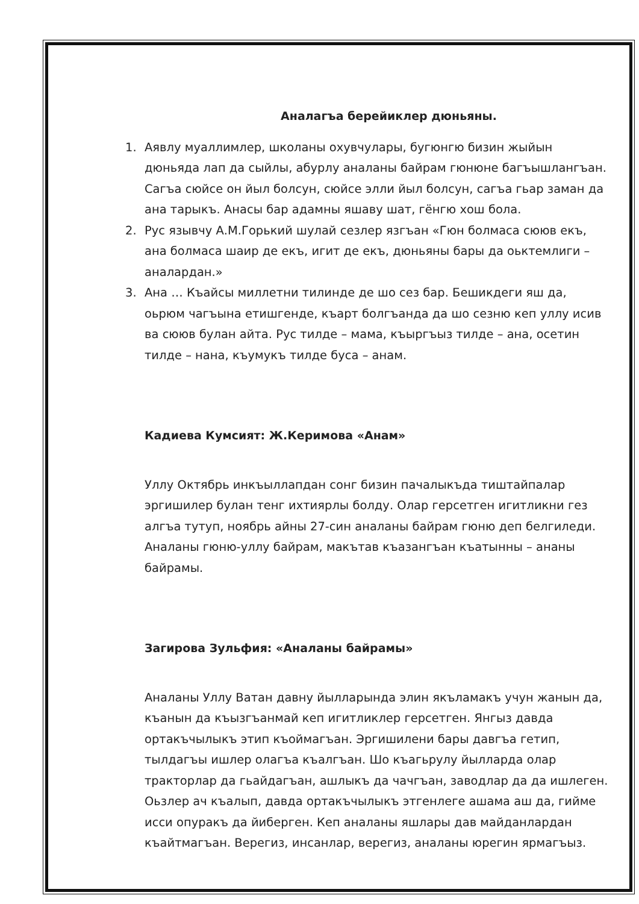Аналагъа берейиклер дюньяны.
1. Аявлу муаллимлер, школаны охувчулары, бугюнгю бизин жыйын дюньяда лап да сыйлы, абурлу аналаны байрам гюнюне багъышлангъан. Сагъа сюйсе он йыл болсун, сюйсе элли йыл болсун, сагъа гьар заман да ана тарыкъ. Анасы бар адамны яшаву шат, гёнгю хош бола.
2. Рус язывчу А.М.Горький шулай сезлер язгъан «Гюн болмаса сююв екъ, ана болмаса шаир де екъ, игит де екъ, дюньяны бары да оьктемлиги – аналардан.»
3. Ана … Къайсы миллетни тилинде де шо сез бар. Бешикдеги яш да, оьрюм чагъына етишгенде, къарт болгъанда да шо сезню кеп уллу исив ва сююв булан айта. Рус тилде – мама, къыргъыз тилде – ана, осетин тилде – нана, къумукъ тилде буса – анам.
Кадиева Кумсият: Ж.Керимова «Анам»
Уллу Октябрь инкъыллапдан сонг бизин пачалыкъда тиштайпалар эргишилер булан тенг ихтиярлы болду. Олар герсетген игитликни гез алгъа тутуп, ноябрь айны 27-син аналаны байрам гюню деп белгиледи. Аналаны гюню-уллу байрам, макътав къазангъан къатынны – ананы байрамы.
Загирова Зульфия: «Аналаны байрамы»
Аналаны Уллу Ватан давну йылларында элин якъламакъ учун жанын да, къанын да къызгъанмай кеп игитликлер герсетген. Янгыз давда ортакъчылыкъ этип къоймагъан. Эргишилени бары давгъа гетип, тылдагъы ишлер олагъа къалгъан. Шо къагьрулу йылларда олар тракторлар да гьайдагъан, ашлыкъ да чачгъан, заводлар да да ишлеген. Оьзлер ач къалып, давда ортакъчылыкъ этгенлеге ашама аш да, гийме исси опуракъ да йиберген. Кеп аналаны яшлары дав майданлардан къайтмагъан. Верегиз, инсанлар, верегиз, аналаны юрегин ярмагъыз.